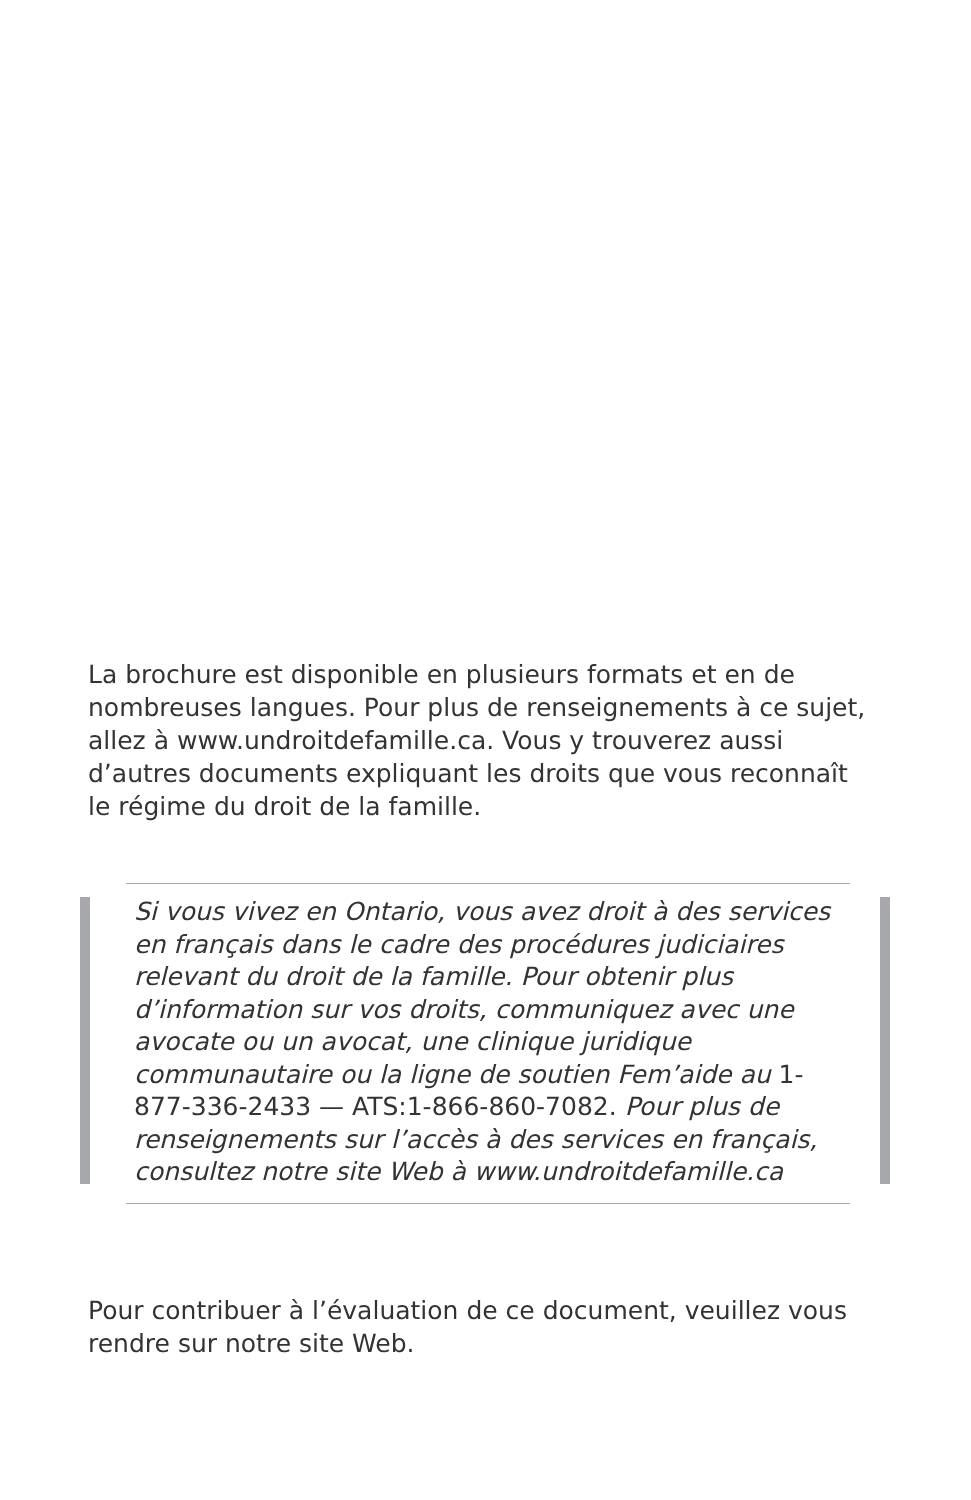La brochure est disponible en plusieurs formats et en de nombreuses langues. Pour plus de renseignements à ce sujet, allez à www.undroitdefamille.ca. Vous y trouverez aussi d’autres documents expliquant les droits que vous reconnaît le régime du droit de la famille.
Si vous vivez en Ontario, vous avez droit à des services en français dans le cadre des procédures judiciaires relevant du droit de la famille. Pour obtenir plus d’information sur vos droits, communiquez avec une avocate ou un avocat, une clinique juridique communautaire ou la ligne de soutien Fem’aide au 1-877-336-2433 — ATS:1-866-860-7082. Pour plus de renseignements sur l’accès à des services en français, consultez notre site Web à www.undroitdefamille.ca
Pour contribuer à l’évaluation de ce document, veuillez vous rendre sur notre site Web.